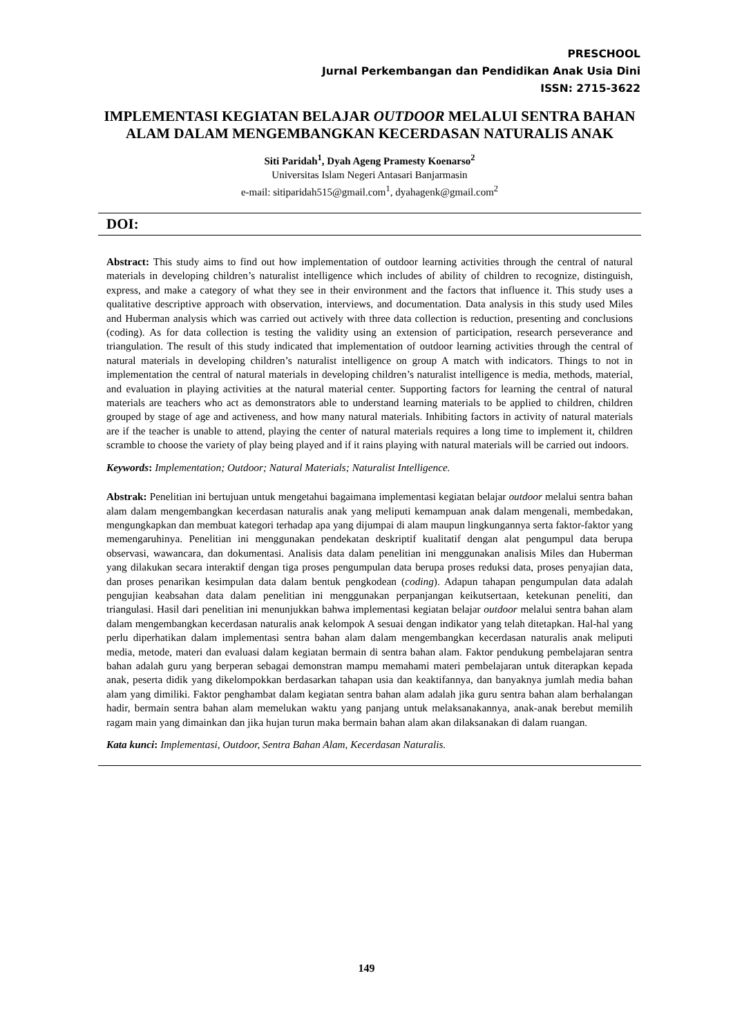PRESCHOOL
Jurnal Perkembangan dan Pendidikan Anak Usia Dini
ISSN: 2715-3622
IMPLEMENTASI KEGIATAN BELAJAR OUTDOOR MELALUI SENTRA BAHAN ALAM DALAM MENGEMBANGKAN KECERDASAN NATURALIS ANAK
Siti Paridah<sup>1</sup>, Dyah Ageng Pramesty Koenarso<sup>2</sup>
Universitas Islam Negeri Antasari Banjarmasin
e-mail: sitiparidah515@gmail.com<sup>1</sup>, dyahagenk@gmail.com<sup>2</sup>
DOI:
Abstract: This study aims to find out how implementation of outdoor learning activities through the central of natural materials in developing children’s naturalist intelligence which includes of ability of children to recognize, distinguish, express, and make a category of what they see in their environment and the factors that influence it. This study uses a qualitative descriptive approach with observation, interviews, and documentation. Data analysis in this study used Miles and Huberman analysis which was carried out actively with three data collection is reduction, presenting and conclusions (coding). As for data collection is testing the validity using an extension of participation, research perseverance and triangulation. The result of this study indicated that implementation of outdoor learning activities through the central of natural materials in developing children’s naturalist intelligence on group A match with indicators. Things to not in implementation the central of natural materials in developing children’s naturalist intelligence is media, methods, material, and evaluation in playing activities at the natural material center. Supporting factors for learning the central of natural materials are teachers who act as demonstrators able to understand learning materials to be applied to children, children grouped by stage of age and activeness, and how many natural materials. Inhibiting factors in activity of natural materials are if the teacher is unable to attend, playing the center of natural materials requires a long time to implement it, children scramble to choose the variety of play being played and if it rains playing with natural materials will be carried out indoors.
Keywords: Implementation; Outdoor; Natural Materials; Naturalist Intelligence.
Abstrak: Penelitian ini bertujuan untuk mengetahui bagaimana implementasi kegiatan belajar outdoor melalui sentra bahan alam dalam mengembangkan kecerdasan naturalis anak yang meliputi kemampuan anak dalam mengenali, membedakan, mengungkapkan dan membuat kategori terhadap apa yang dijumpai di alam maupun lingkungannya serta faktor-faktor yang memengaruhinya. Penelitian ini menggunakan pendekatan deskriptif kualitatif dengan alat pengumpul data berupa observasi, wawancara, dan dokumentasi. Analisis data dalam penelitian ini menggunakan analisis Miles dan Huberman yang dilakukan secara interaktif dengan tiga proses pengumpulan data berupa proses reduksi data, proses penyajian data, dan proses penarikan kesimpulan data dalam bentuk pengkodean (coding). Adapun tahapan pengumpulan data adalah pengujian keabsahan data dalam penelitian ini menggunakan perpanjangan keikutsertaan, ketekunan peneliti, dan triangulasi. Hasil dari penelitian ini menunjukkan bahwa implementasi kegiatan belajar outdoor melalui sentra bahan alam dalam mengembangkan kecerdasan naturalis anak kelompok A sesuai dengan indikator yang telah ditetapkan. Hal-hal yang perlu diperhatikan dalam implementasi sentra bahan alam dalam mengembangkan kecerdasan naturalis anak meliputi media, metode, materi dan evaluasi dalam kegiatan bermain di sentra bahan alam. Faktor pendukung pembelajaran sentra bahan adalah guru yang berperan sebagai demonstran mampu memahami materi pembelajaran untuk diterapkan kepada anak, peserta didik yang dikelompokkan berdasarkan tahapan usia dan keaktifannya, dan banyaknya jumlah media bahan alam yang dimiliki. Faktor penghambat dalam kegiatan sentra bahan alam adalah jika guru sentra bahan alam berhalangan hadir, bermain sentra bahan alam memelukan waktu yang panjang untuk melaksanakannya, anak-anak berebut memilih ragam main yang dimainkan dan jika hujan turun maka bermain bahan alam akan dilaksanakan di dalam ruangan.
Kata kunci: Implementasi, Outdoor, Sentra Bahan Alam, Kecerdasan Naturalis.
149